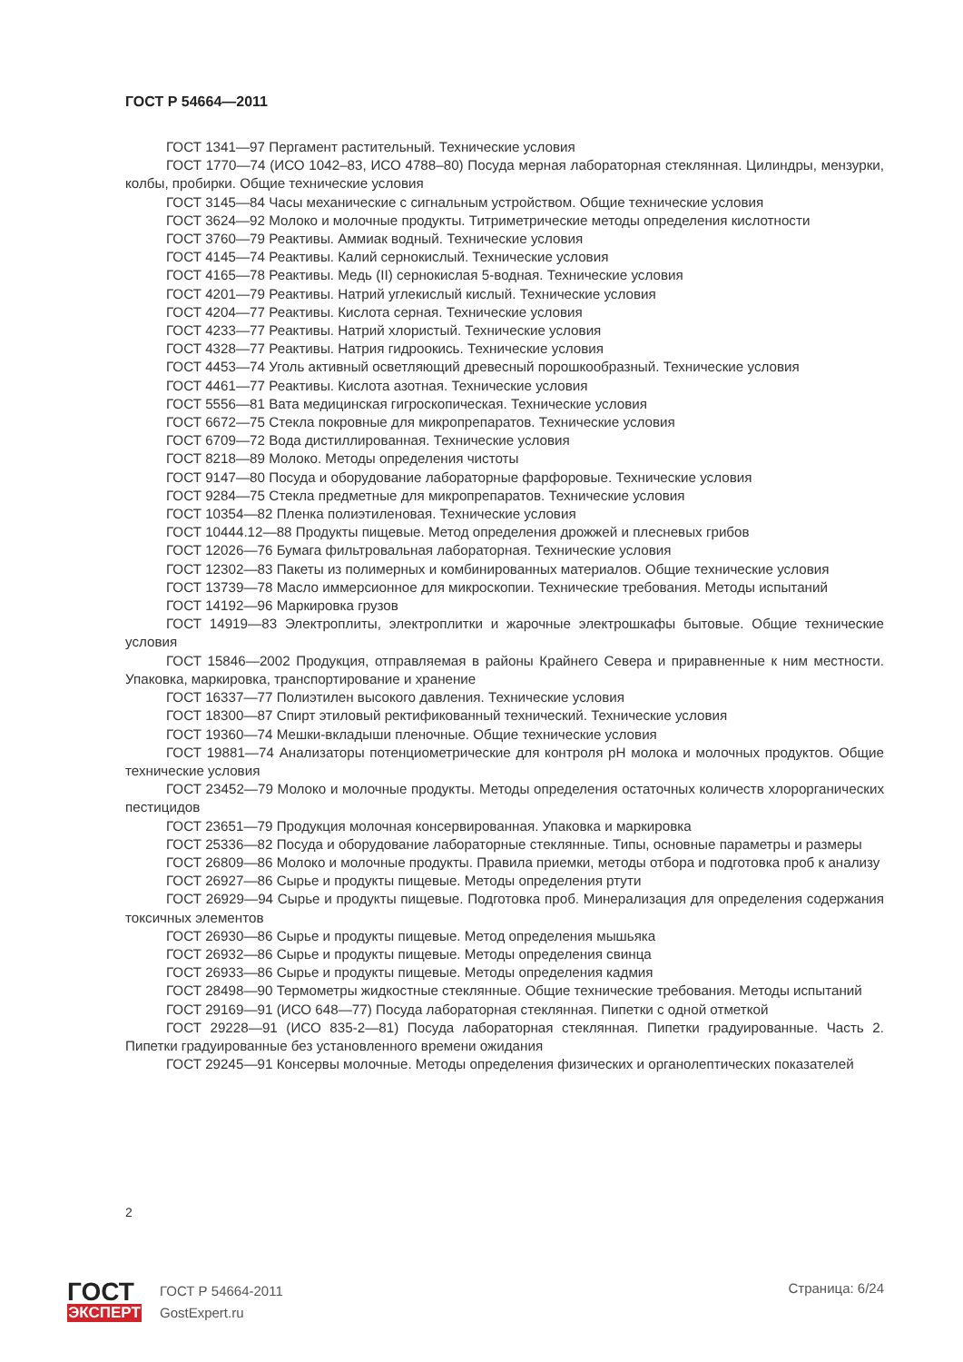ГОСТ Р 54664—2011
ГОСТ 1341—97 Пергамент растительный. Технические условия
ГОСТ 1770—74 (ИСО 1042–83, ИСО 4788–80) Посуда мерная лабораторная стеклянная. Цилиндры, мензурки, колбы, пробирки. Общие технические условия
ГОСТ 3145—84 Часы механические с сигнальным устройством. Общие технические условия
ГОСТ 3624—92 Молоко и молочные продукты. Титриметрические методы определения кислотности
ГОСТ 3760—79 Реактивы. Аммиак водный. Технические условия
ГОСТ 4145—74 Реактивы. Калий сернокислый. Технические условия
ГОСТ 4165—78 Реактивы. Медь (II) сернокислая 5-водная. Технические условия
ГОСТ 4201—79 Реактивы. Натрий углекислый кислый. Технические условия
ГОСТ 4204—77 Реактивы. Кислота серная. Технические условия
ГОСТ 4233—77 Реактивы. Натрий хлористый. Технические условия
ГОСТ 4328—77 Реактивы. Натрия гидроокись. Технические условия
ГОСТ 4453—74 Уголь активный осветляющий древесный порошкообразный. Технические условия
ГОСТ 4461—77 Реактивы. Кислота азотная. Технические условия
ГОСТ 5556—81 Вата медицинская гигроскопическая. Технические условия
ГОСТ 6672—75 Стекла покровные для микропрепаратов. Технические условия
ГОСТ 6709—72 Вода дистиллированная. Технические условия
ГОСТ 8218—89 Молоко. Методы определения чистоты
ГОСТ 9147—80 Посуда и оборудование лабораторные фарфоровые. Технические условия
ГОСТ 9284—75 Стекла предметные для микропрепаратов. Технические условия
ГОСТ 10354—82 Пленка полиэтиленовая. Технические условия
ГОСТ 10444.12—88 Продукты пищевые. Метод определения дрожжей и плесневых грибов
ГОСТ 12026—76 Бумага фильтровальная лабораторная. Технические условия
ГОСТ 12302—83 Пакеты из полимерных и комбинированных материалов. Общие технические условия
ГОСТ 13739—78 Масло иммерсионное для микроскопии. Технические требования. Методы испытаний
ГОСТ 14192—96 Маркировка грузов
ГОСТ 14919—83 Электроплиты, электроплитки и жарочные электрошкафы бытовые. Общие технические условия
ГОСТ 15846—2002 Продукция, отправляемая в районы Крайнего Севера и приравненные к ним местности. Упаковка, маркировка, транспортирование и хранение
ГОСТ 16337—77 Полиэтилен высокого давления. Технические условия
ГОСТ 18300—87 Спирт этиловый ректификованный технический. Технические условия
ГОСТ 19360—74 Мешки-вкладыши пленочные. Общие технические условия
ГОСТ 19881—74 Анализаторы потенциометрические для контроля pH молока и молочных продуктов. Общие технические условия
ГОСТ 23452—79 Молоко и молочные продукты. Методы определения остаточных количеств хлорорганических пестицидов
ГОСТ 23651—79 Продукция молочная консервированная. Упаковка и маркировка
ГОСТ 25336—82 Посуда и оборудование лабораторные стеклянные. Типы, основные параметры и размеры
ГОСТ 26809—86 Молоко и молочные продукты. Правила приемки, методы отбора и подготовка проб к анализу
ГОСТ 26927—86 Сырье и продукты пищевые. Методы определения ртути
ГОСТ 26929—94 Сырье и продукты пищевые. Подготовка проб. Минерализация для определения содержания токсичных элементов
ГОСТ 26930—86 Сырье и продукты пищевые. Метод определения мышьяка
ГОСТ 26932—86 Сырье и продукты пищевые. Методы определения свинца
ГОСТ 26933—86 Сырье и продукты пищевые. Методы определения кадмия
ГОСТ 28498—90 Термометры жидкостные стеклянные. Общие технические требования. Методы испытаний
ГОСТ 29169—91 (ИСО 648—77) Посуда лабораторная стеклянная. Пипетки с одной отметкой
ГОСТ 29228—91 (ИСО 835-2—81) Посуда лабораторная стеклянная. Пипетки градуированные. Часть 2. Пипетки градуированные без установленного времени ожидания
ГОСТ 29245—91 Консервы молочные. Методы определения физических и органолептических показателей
2
ГОСТ
ЭКСПЕРТ
ГОСТ Р 54664-2011
GostExpert.ru
Страница: 6/24